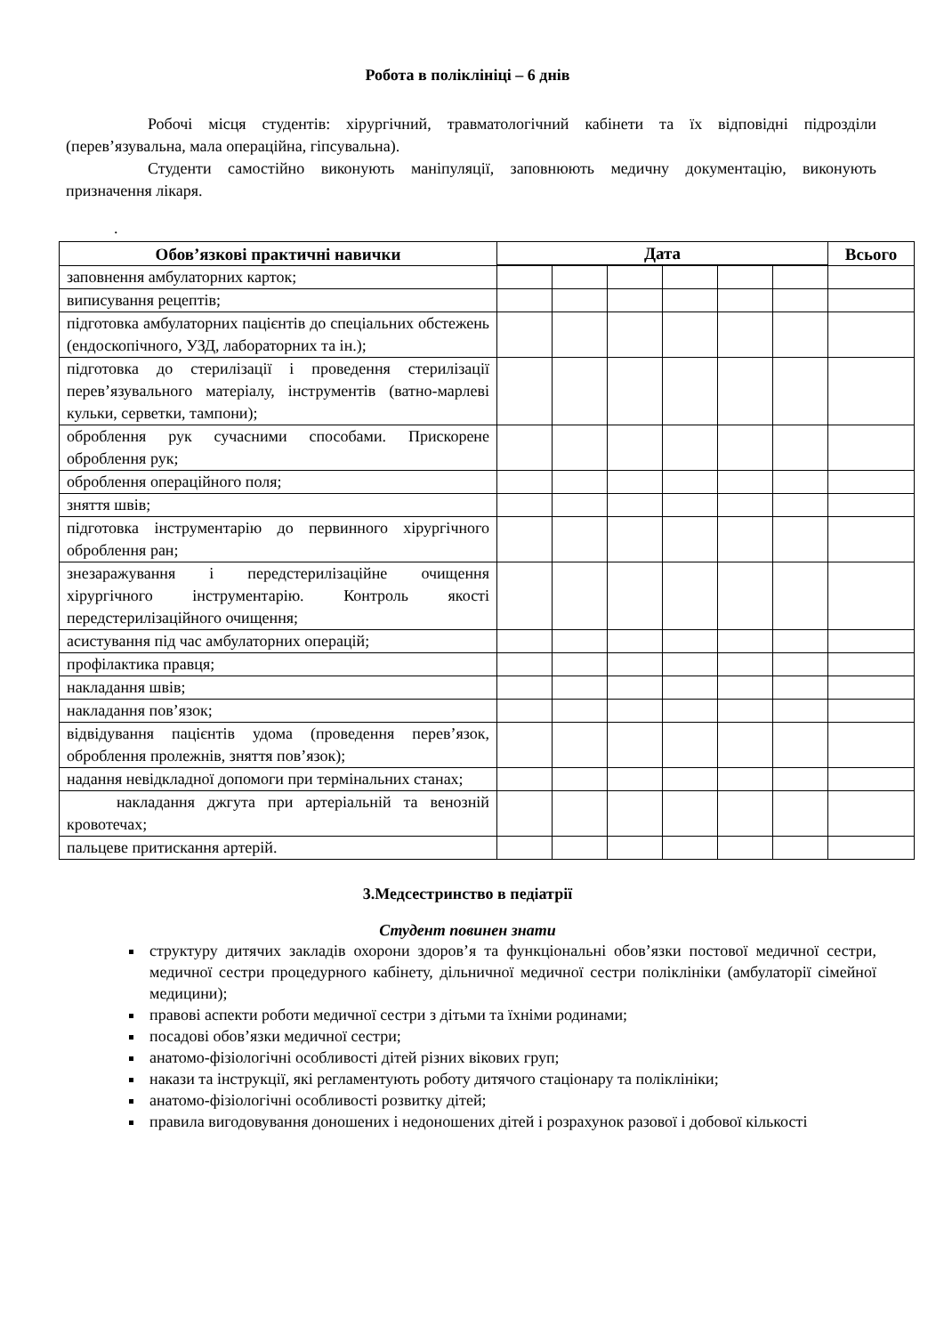Робота в поліклініці – 6 днів
Робочі місця студентів: хірургічний, травматологічний кабінети та їх відповідні підрозділи (перев’язувальна, мала операційна, гіпсувальна).
Студенти самостійно виконують маніпуляції, заповнюють медичну документацію, виконують призначення лікаря.
.
| Обов’язкові практичні навички | Дата | | | | | | Всього |
| --- | --- | --- | --- | --- | --- | --- | --- |
| заповнення амбулаторних карток; | | | | | | | |
| виписування рецептів; | | | | | | | |
| підготовка амбулаторних пацієнтів до спеціальних обстежень (ендоскопічного, УЗД, лабораторних та ін.); | | | | | | | |
| підготовка до стерилізації і проведення стерилізації перев’язувального матеріалу, інструментів (ватно-марлеві кульки, серветки, тампони); | | | | | | | |
| оброблення рук сучасними способами. Прискорене оброблення рук; | | | | | | | |
| оброблення операційного поля; | | | | | | | |
| зняття швів; | | | | | | | |
| підготовка інструментарію до первинного хірургічного оброблення ран; | | | | | | | |
| знезаражування і передстерилізаційне очищення хірургічного інструментарію. Контроль якості передстерилізаційного очищення; | | | | | | | |
| асистування під час амбулаторних операцій; | | | | | | | |
| профілактика правця; | | | | | | | |
| накладання швів; | | | | | | | |
| накладання пов’язок; | | | | | | | |
| відвідування пацієнтів удома (проведення перев’язок, оброблення пролежнів, зняття пов’язок); | | | | | | | |
| надання невідкладної допомоги при термінальних станах; | | | | | | | |
| накладання джгута при артеріальній та венозній кровотечах; | | | | | | | |
| пальцеве притискання артерій. | | | | | | | |
3.Медсестринство в педіатрії
Студент повинен знати
структуру дитячих закладів охорони здоров’я та функціональні обов’язки постової медичної сестри, медичної сестри процедурного кабінету, дільничної медичної сестри поліклініки (амбулаторії сімейної медицини);
правові аспекти роботи медичної сестри з дітьми та їхніми родинами;
посадові обов’язки медичної сестри;
анатомо-фізіологічні особливості дітей різних вікових груп;
накази та інструкції, які регламентують роботу дитячого стаціонару та поліклініки;
анатомо-фізіологічні особливості розвитку дітей;
правила вигодовування доношених і недоношених дітей і розрахунок разової і добової кількості